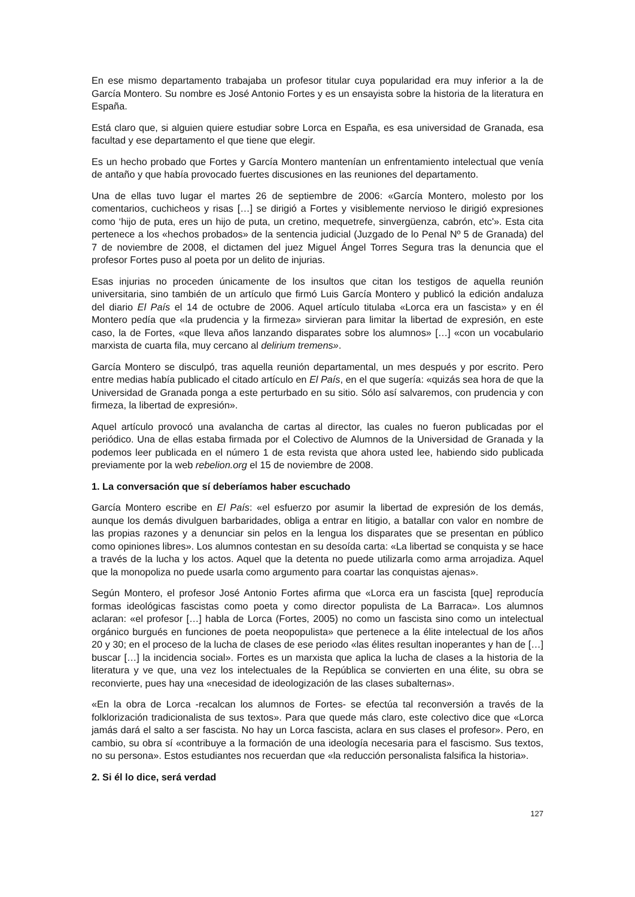En ese mismo departamento trabajaba un profesor titular cuya popularidad era muy inferior a la de García Montero. Su nombre es José Antonio Fortes y es un ensayista sobre la historia de la literatura en España.
Está claro que, si alguien quiere estudiar sobre Lorca en España, es esa universidad de Granada, esa facultad y ese departamento el que tiene que elegir.
Es un hecho probado que Fortes y García Montero mantenían un enfrentamiento intelectual que venía de antaño y que había provocado fuertes discusiones en las reuniones del departamento.
Una de ellas tuvo lugar el martes 26 de septiembre de 2006: «García Montero, molesto por los comentarios, cuchicheos y risas […] se dirigió a Fortes y visiblemente nervioso le dirigió expresiones como ‘hijo de puta, eres un hijo de puta, un cretino, mequetrefe, sinvergüenza, cabrón, etc'». Esta cita pertenece a los «hechos probados» de la sentencia judicial (Juzgado de lo Penal Nº 5 de Granada) del 7 de noviembre de 2008, el dictamen del juez Miguel Ángel Torres Segura tras la denuncia que el profesor Fortes puso al poeta por un delito de injurias.
Esas injurias no proceden únicamente de los insultos que citan los testigos de aquella reunión universitaria, sino también de un artículo que firmó Luis García Montero y publicó la edición andaluza del diario El País el 14 de octubre de 2006. Aquel artículo titulaba «Lorca era un fascista» y en él Montero pedía que «la prudencia y la firmeza» sirvieran para limitar la libertad de expresión, en este caso, la de Fortes, «que lleva años lanzando disparates sobre los alumnos» […] «con un vocabulario marxista de cuarta fila, muy cercano al delirium tremens».
García Montero se disculpó, tras aquella reunión departamental, un mes después y por escrito. Pero entre medias había publicado el citado artículo en El País, en el que sugería: «quizás sea hora de que la Universidad de Granada ponga a este perturbado en su sitio. Sólo así salvaremos, con prudencia y con firmeza, la libertad de expresión».
Aquel artículo provocó una avalancha de cartas al director, las cuales no fueron publicadas por el periódico. Una de ellas estaba firmada por el Colectivo de Alumnos de la Universidad de Granada y la podemos leer publicada en el número 1 de esta revista que ahora usted lee, habiendo sido publicada previamente por la web rebelion.org el 15 de noviembre de 2008.
1. La conversación que sí deberíamos haber escuchado
García Montero escribe en El País: «el esfuerzo por asumir la libertad de expresión de los demás, aunque los demás divulguen barbaridades, obliga a entrar en litigio, a batallar con valor en nombre de las propias razones y a denunciar sin pelos en la lengua los disparates que se presentan en público como opiniones libres». Los alumnos contestan en su desoída carta: «La libertad se conquista y se hace a través de la lucha y los actos. Aquel que la detenta no puede utilizarla como arma arrojadiza. Aquel que la monopoliza no puede usarla como argumento para coartar las conquistas ajenas».
Según Montero, el profesor José Antonio Fortes afirma que «Lorca era un fascista [que] reproducía formas ideológicas fascistas como poeta y como director populista de La Barraca». Los alumnos aclaran: «el profesor […] habla de Lorca (Fortes, 2005) no como un fascista sino como un intelectual orgánico burgués en funciones de poeta neopopulista» que pertenece a la élite intelectual de los años 20 y 30; en el proceso de la lucha de clases de ese periodo «las élites resultan inoperantes y han de […] buscar […] la incidencia social». Fortes es un marxista que aplica la lucha de clases a la historia de la literatura y ve que, una vez los intelectuales de la República se convierten en una élite, su obra se reconvierte, pues hay una «necesidad de ideologización de las clases subalternas».
«En la obra de Lorca -recalcan los alumnos de Fortes- se efectúa tal reconversión a través de la folklorización tradicionalista de sus textos». Para que quede más claro, este colectivo dice que «Lorca jamás dará el salto a ser fascista. No hay un Lorca fascista, aclara en sus clases el profesor». Pero, en cambio, su obra sí «contribuye a la formación de una ideología necesaria para el fascismo. Sus textos, no su persona». Estos estudiantes nos recuerdan que «la reducción personalista falsifica la historia».
2. Si él lo dice, será verdad
127